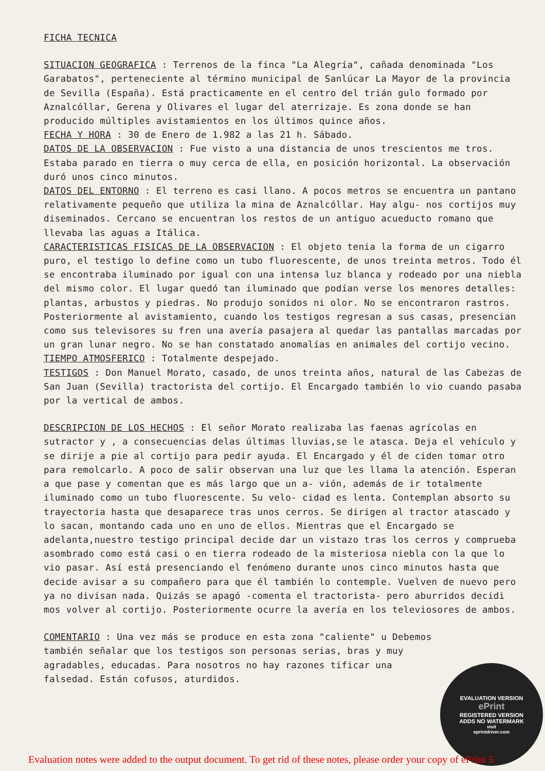FICHA TECNICA
SITUACION GEOGRAFICA : Terrenos de la finca "La Alegría", cañada denominada "Los Garabatos", perteneciente al término municipal de Sanlúcar La Mayor de la provincia de Sevilla (España). Está practicamente en el centro del trián gulo formado por Aznalcóllar, Gerena y Olivares el lugar del aterrizaje. Es zona donde se han producido múltiples avistamientos en los últimos quince años.
FECHA Y HORA : 30 de Enero de 1.982 a las 21 h. Sábado.
DATOS DE LA OBSERVACION : Fue visto a una distancia de unos trescientos me tros. Estaba parado en tierra o muy cerca de ella, en posición horizontal. La observación duró unos cinco minutos.
DATOS DEL ENTORNO : El terreno es casi llano. A pocos metros se encuentra un pantano relativamente pequeño que utiliza la mina de Aznalcóllar. Hay algu- nos cortijos muy diseminados. Cercano se encuentran los restos de un antiguo acueducto romano que llevaba las aguas a Itálica.
CARACTERISTICAS FISICAS DE LA OBSERVACION : El objeto tenia la forma de un cigarro puro, el testigo lo define como un tubo fluorescente, de unos treinta metros. Todo él se encontraba iluminado por igual con una intensa luz blanca y rodeado por una niebla del mismo color. El lugar quedó tan iluminado que podían verse los menores detalles: plantas, arbustos y piedras. No produjo sonidos ni olor. No se encontraron rastros. Posteriormente al avistamiento, cuando los testigos regresan a sus casas, presencian como sus televisores su fren una avería pasajera al quedar las pantallas marcadas por un gran lunar negro. No se han constatado anomalías en animales del cortijo vecino.
TIEMPO ATMOSFERICO : Totalmente despejado.
TESTIGOS : Don Manuel Morato, casado, de unos treinta años, natural de las Cabezas de San Juan (Sevilla) tractorista del cortijo. El Encargado también lo vio cuando pasaba por la vertical de ambos.
DESCRIPCION DE LOS HECHOS : El señor Morato realizaba las faenas agrícolas en sutractor y , a consecuencias delas últimas lluvias,se le atasca. Deja el vehículo y se dirije a pie al cortijo para pedir ayuda. El Encargado y él de ciden tomar otro para remolcarlo. A poco de salir observan una luz que les llama la atención. Esperan a que pase y comentan que es más largo que un a- vión, además de ir totalmente iluminado como un tubo fluorescente. Su velo- cidad es lenta. Contemplan absorto su trayectoria hasta que desaparece tras unos cerros. Se dirigen al tractor atascado y lo sacan, montando cada uno en uno de ellos. Mientras que el Encargado se adelanta,nuestro testigo principal decide dar un vistazo tras los cerros y comprueba asombrado como está casi o en tierra rodeado de la misteriosa niebla con la que lo vio pasar. Así está presenciando el fenómeno durante unos cinco minutos hasta que decide avisar a su compañero para que él también lo contemple. Vuelven de nuevo pero ya no divisan nada. Quizás se apagó -comenta el tractorista- pero aburridos decidi mos volver al cortijo. Posteriormente ocurre la avería en los televiosores de ambos.
COMENTARIO : Una vez más se produce en esta zona "caliente" u Debemos también señalar que los testigos son personas serias, bras y muy agradables, educadas. Para nosotros no hay razones tificar una falsedad. Están cofusos, aturdidos.
EVALUATION VERSION
ePrint
REGISTERED VERSION
ADDS NO WATERMARK
visit
eprintdriver.com
Evaluation notes were added to the output document. To get rid of these notes, please order your copy of ePrint 5